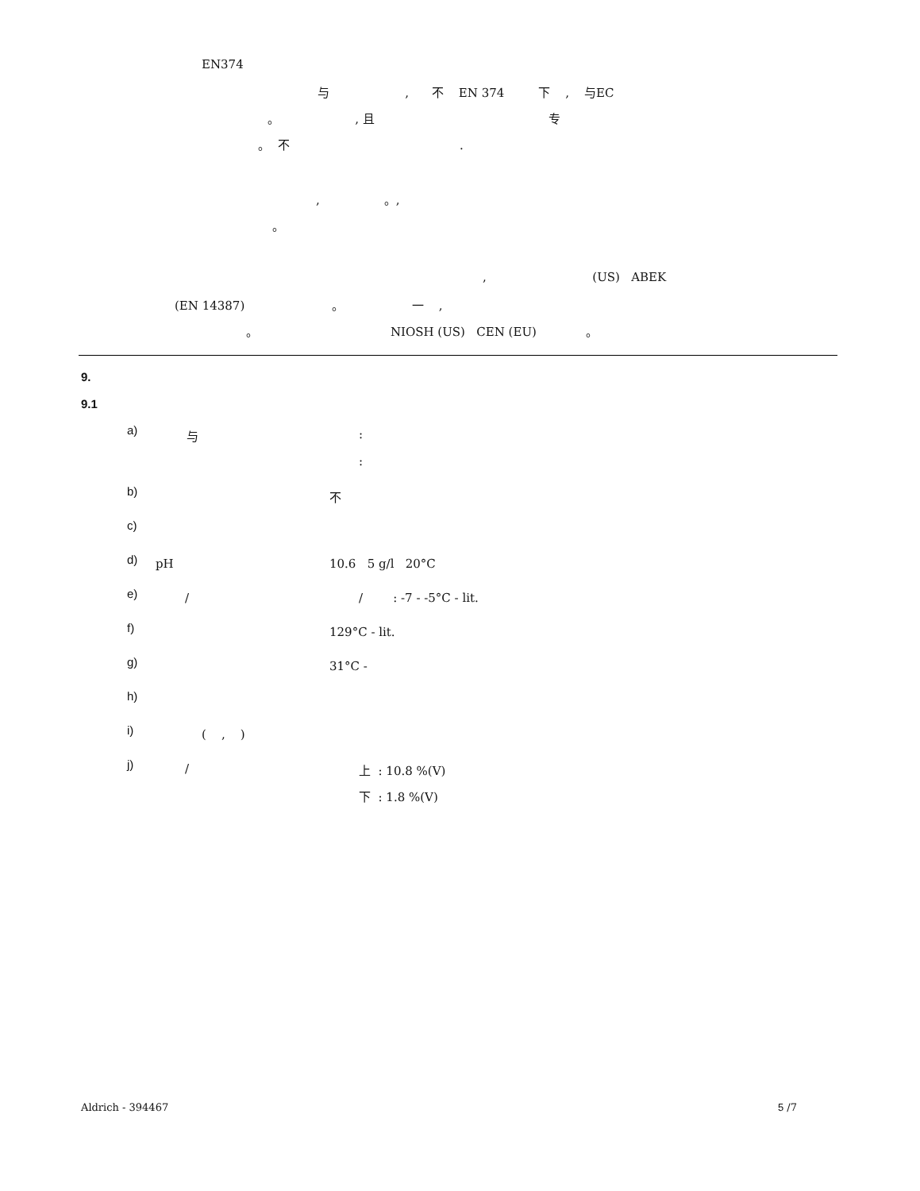EN374
与 , 不 EN 374 下 , 与EC
。 , 且 专
。 不 .
, 。,
。
, (US) ABEK
(EN 14387) 。 一 ,
。 NIOSH (US) CEN (EU) 。
9.
9.1
a)
与
:
:
b)
不
c)
d)
pH
10.6 5 g/l 20°C
e)
/
/ : -7 - -5°C - lit.
f)
129°C - lit.
g)
31°C -
h)
i)
( , )
j)
/
上 : 10.8 %(V)
下 : 1.8 %(V)
Aldrich - 394467
5 /7